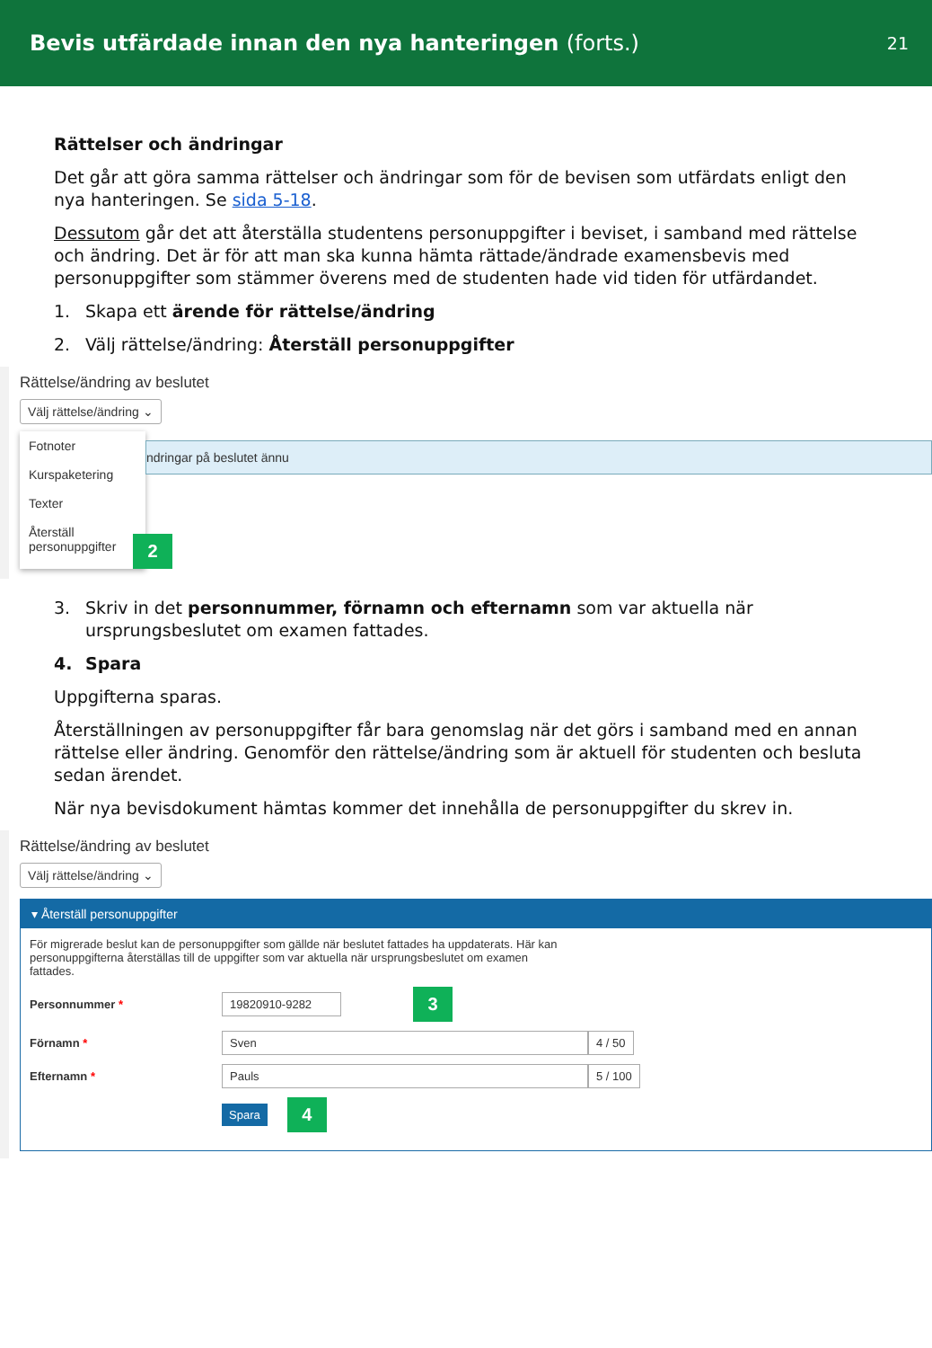Bevis utfärdade innan den nya hanteringen (forts.)
21
Rättelser och ändringar
Det går att göra samma rättelser och ändringar som för de bevisen som utfärdats enligt den nya hanteringen. Se sida 5-18.
Dessutom går det att återställa studentens personuppgifter i beviset, i samband med rättelse och ändring. Det är för att man ska kunna hämta rättade/ändrade examensbevis med personuppgifter som stämmer överens med de studenten hade vid tiden för utfärdandet.
1. Skapa ett ärende för rättelse/ändring
2. Välj rättelse/ändring: Återställ personuppgifter
Rättelse/ändring av beslutet
Välj rättelse/ändring ⌄
Fotnoter
Kursp­aketering
Texter
Återställ personuppgifter
ndringar på beslutet ännu
2
3. Skriv in det personnummer, förnamn och efternamn som var aktuella när ursprungsbeslutet om examen fattades.
4. Spara
Uppgifterna sparas.
Återställningen av personuppgifter får bara genomslag när det görs i samband med en annan rättelse eller ändring. Genomför den rättelse/ändring som är aktuell för studenten och besluta sedan ärendet.
När nya bevisdokument hämtas kommer det innehålla de personuppgifter du skrev in.
Rättelse/ändring av beslutet
Välj rättelse/ändring ⌄
▾ Återställ personuppgifter
För migrerade beslut kan de personuppgifter som gällde när beslutet fattades ha uppdaterats. Här kan personuppgifterna återställas till de uppgifter som var aktuella när ursprungsbeslutet om examen fattades.
Personnummer * 19820910-9282 3
Förnamn * Sven 4 / 50
Efternamn * Pauls 5 / 100
Spara 4